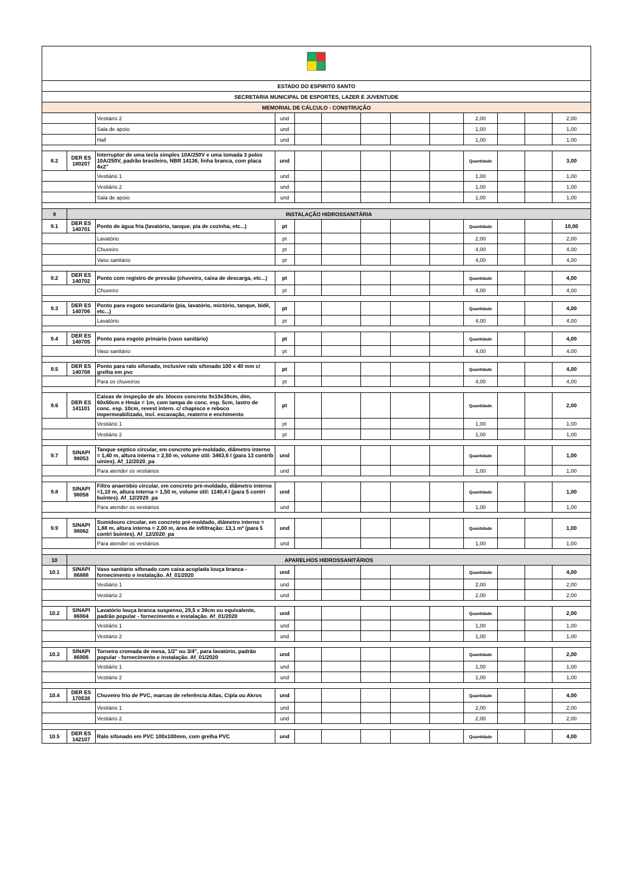| ESTADO DO ESPIRITO SANTO | | | | | | | | | | | | |
| SECRETARIA MUNICIPAL DE ESPORTES, LAZER E JUVENTUDE | | | | | | | | | | | | |
| MEMORIAL DE CÁLCULO - CONSTRUÇÃO | | | | | | | | | | | | |
| | | Vestiário 2 | und | | | | | | 2,00 | | | 2,00 |
| | | Sala de apoio | und | | | | | | 1,00 | | | 1,00 |
| | | Hall | und | | | | | | 1,00 | | | 1,00 |
| 8.2 | DER ES 180207 | Interruptor de uma tecla simples 10A/250V e uma tomada 3 polos 10A/250V, padrão brasileiro, NBR 14136, linha branca, com placa 4x2" | und | | | | | | Quantidade | | | 3,00 |
| | | Vestiário 1 | und | | | | | | 1,00 | | | 1,00 |
| | | Vestiário 2 | und | | | | | | 1,00 | | | 1,00 |
| | | Sala de apoio | und | | | | | | 1,00 | | | 1,00 |
| 9 | INSTALAÇÃO HIDROSSANITÁRIA | | | | | | | | | | | |
| 9.1 | DER ES 140701 | Ponto de água fria (lavatório, tanque, pia de cozinha, etc...) | pt | | | | | | Quantidade | | | 10,00 |
| | | Lavatório | pt | | | | | | 2,00 | | | 2,00 |
| | | Chuveiro | pt | | | | | | 4,00 | | | 4,00 |
| | | Vaso sanitário | pt | | | | | | 4,00 | | | 4,00 |
| 9.2 | DER ES 140702 | Ponto com registro de pressão (chuveiro, caixa de descarga, etc...) | pt | | | | | | Quantidade | | | 4,00 |
| | | Chuveiro | pt | | | | | | 4,00 | | | 4,00 |
| 9.3 | DER ES 140706 | Ponto para esgoto secundário (pia, lavatório, mictório, tanque, bidê, etc...) | pt | | | | | | Quantidade | | | 4,00 |
| | | Lavatório | pt | | | | | | 4,00 | | | 4,00 |
| 9.4 | DER ES 140705 | Ponto para esgoto primário (vaso sanitário) | pt | | | | | | Quantidade | | | 4,00 |
| | | Vaso sanitário | pt | | | | | | 4,00 | | | 4,00 |
| 9.5 | DER ES 140708 | Ponto para ralo sifonado, inclusive ralo sifonado 100 x 40 mm c/ grelha em pvc | pt | | | | | | Quantidade | | | 4,00 |
| | | Para os chuveiros | pt | | | | | | 4,00 | | | 4,00 |
| 9.6 | DER ES 141101 | Caixas de inspeção de alv. blocos concreto 9x19x39cm, dim, 60x60cm e Hmáx = 1m, com tampa de conc. esp. 5cm, lastro de conc. esp. 10cm, revest intern. c/ chapisco e reboco impermeabilizado, incl. escavação, reaterro e enchimento | pt | | | | | | Quantidade | | | 2,00 |
| | | Vestiário 1 | pt | | | | | | 1,00 | | | 1,00 |
| | | Vestiário 2 | pt | | | | | | 1,00 | | | 1,00 |
| 9.7 | SINAPI 98053 | Tanque séptico circular, em concreto pré-moldado, diâmetro interno = 1,40 m, altura interna = 2,50 m, volume útil: 3463,6 l (para 13 contrib uintes). Af_12/2020_pa | und | | | | | | Quantidade | | | 1,00 |
| | | Para atender os vestiários | und | | | | | | 1,00 | | | 1,00 |
| 9.8 | SINAPI 98058 | Filtro anaeróbio circular, em concreto pré-moldado, diâmetro interno =1,10 m, altura interna = 1,50 m, volume útil: 1140,4 l (para 5 contri buintes). Af_12/2020_pa | und | | | | | | Quantidade | | | 1,00 |
| | | Para atender os vestiários | und | | | | | | 1,00 | | | 1,00 |
| 9.9 | SINAPI 98062 | Sumidouro circular, em concreto pré-moldado, diâmetro interno = 1,88 m, altura interna = 2,00 m, área de infiltração: 13,1 m² (para 5 contri buintes). Af_12/2020_pa | und | | | | | | Quantidade | | | 1,00 |
| | | Para atender os vestiários | und | | | | | | 1,00 | | | 1,00 |
| 10 | APARELHOS HIDROSSANITÁRIOS | | | | | | | | | | | |
| 10.1 | SINAPI 86888 | Vaso sanitário sifonado com caixa acoplada louça branca - fornecimento e instalação. Af_01/2020 | und | | | | | | Quantidade | | | 4,00 |
| | | Vestiário 1 | und | | | | | | 2,00 | | | 2,00 |
| | | Vestiário 2 | und | | | | | | 2,00 | | | 2,00 |
| 10.2 | SINAPI 86904 | Lavatório louça branca suspenso, 29,5 x 39cm ou equivalente, padrão popular - fornecimento e instalação. Af_01/2020 | und | | | | | | Quantidade | | | 2,00 |
| | | Vestiário 1 | und | | | | | | 1,00 | | | 1,00 |
| | | Vestiário 2 | und | | | | | | 1,00 | | | 1,00 |
| 10.3 | SINAPI 86906 | Torneira cromada de mesa, 1/2" ou 3/4", para lavatório, padrão popular - fornecimento e instalação. Af_01/2020 | und | | | | | | Quantidade | | | 2,00 |
| | | Vestiário 1 | und | | | | | | 1,00 | | | 1,00 |
| | | Vestiário 2 | und | | | | | | 1,00 | | | 1,00 |
| 10.4 | DER ES 170538 | Chuveiro frio de PVC, marcas de referência Atlas, Cipla ou Akros | und | | | | | | Quantidade | | | 4,00 |
| | | Vestiário 1 | und | | | | | | 2,00 | | | 2,00 |
| | | Vestiário 2 | und | | | | | | 2,00 | | | 2,00 |
| 10.5 | DER ES 142107 | Ralo sifonado em PVC 100x100mm, com grelha PVC | und | | | | | | Quantidade | | | 4,00 |